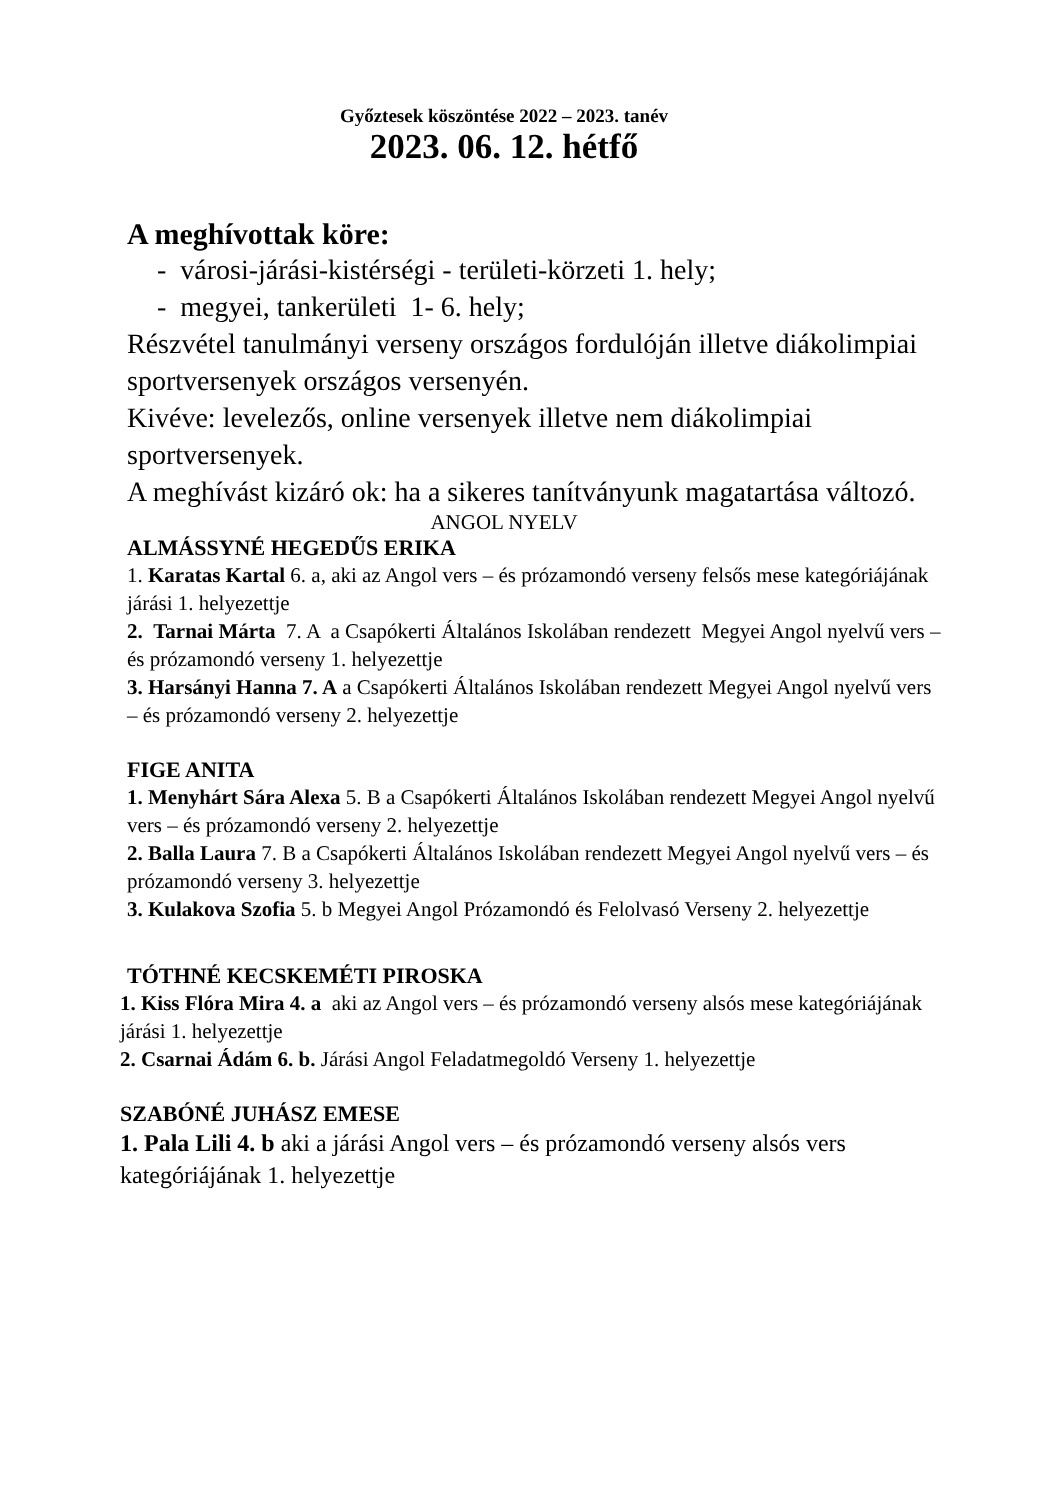Győztesek köszöntése 2022 – 2023. tanév
2023. 06. 12. hétfő
A meghívottak köre:
- városi-járási-kistérségi - területi-körzeti 1. hely;
- megyei, tankerületi 1- 6. hely;
Részvétel tanulmányi verseny országos fordulóján illetve diákolimpiai sportversenyek országos versenyén.
Kivéve: levelezős, online versenyek illetve nem diákolimpiai sportversenyek.
A meghívást kizáró ok: ha a sikeres tanítványunk magatartása változó.
ANGOL NYELV
ALMÁSSYNÉ HEGEDŰS ERIKA
1. Karatas Kartal 6. a, aki az Angol vers – és prózamondó verseny felsős mese kategóriájának járási 1. helyezettje
2. Tarnai Márta 7. A a Csapókerti Általános Iskolában rendezett Megyei Angol nyelvű vers – és prózamondó verseny 1. helyezettje
3. Harsányi Hanna 7. A a Csapókerti Általános Iskolában rendezett Megyei Angol nyelvű vers – és prózamondó verseny 2. helyezettje
FIGE ANITA
1. Menyhárt Sára Alexa 5. B a Csapókerti Általános Iskolában rendezett Megyei Angol nyelvű vers – és prózamondó verseny 2. helyezettje
2. Balla Laura 7. B a Csapókerti Általános Iskolában rendezett Megyei Angol nyelvű vers – és prózamondó verseny 3. helyezettje
3. Kulakova Szofia 5. b Megyei Angol Prózamondó és Felolvasó Verseny 2. helyezettje
TÓTHNÉ KECSKEMÉTI PIROSKA
1. Kiss Flóra Mira 4. a aki az Angol vers – és prózamondó verseny alsós mese kategóriájának járási 1. helyezettje
2. Csarnai Ádám 6. b. Járási Angol Feladatmegoldó Verseny 1. helyezettje
SZABÓNÉ JUHÁSZ EMESE
1. Pala Lili 4. b aki a járási Angol vers – és prózamondó verseny alsós vers kategóriájának 1. helyezettje